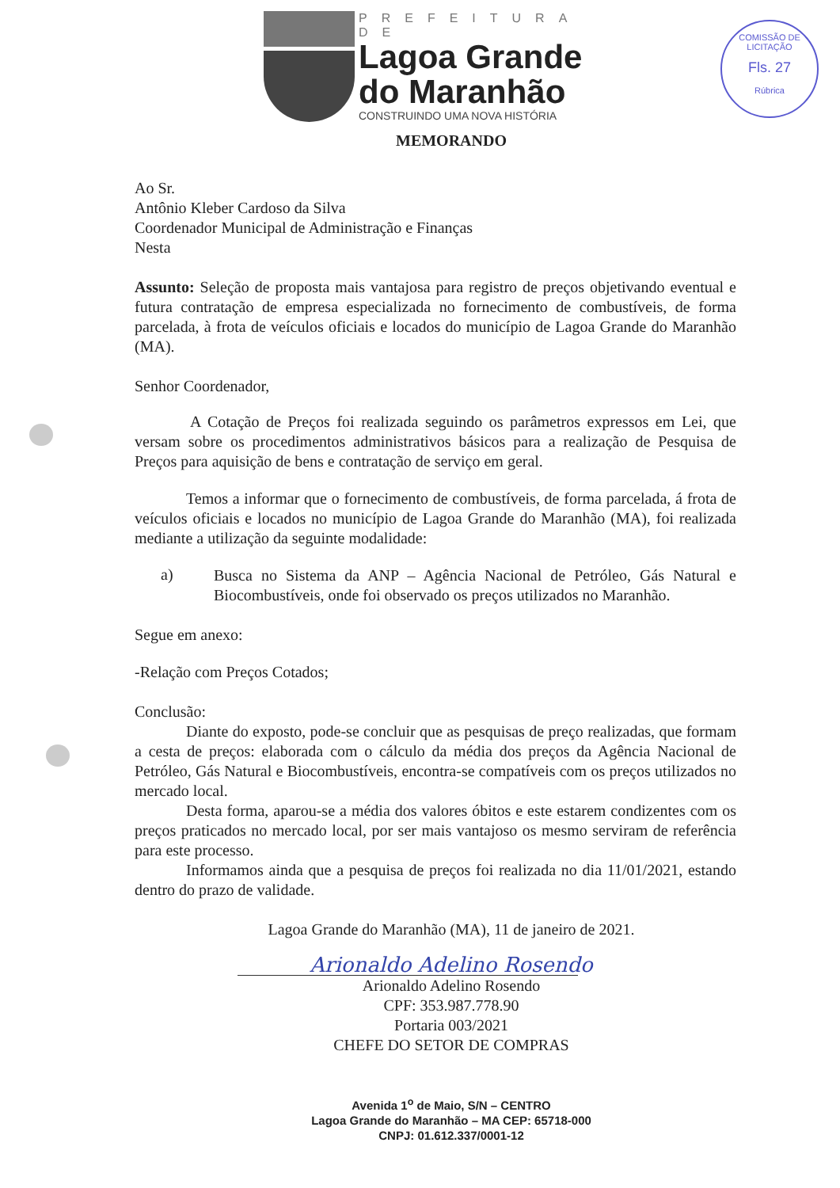PREFEITURA DE
Lagoa Grande
do Maranhão
CONSTRUINDO UMA NOVA HISTÓRIA
COMISSÃO DE LICITAÇÃO
Fls. 27
Rúbrica
MEMORANDO
Ao Sr.
Antônio Kleber Cardoso da Silva
Coordenador Municipal de Administração e Finanças
Nesta
Assunto: Seleção de proposta mais vantajosa para registro de preços objetivando eventual e futura contratação de empresa especializada no fornecimento de combustíveis, de forma parcelada, à frota de veículos oficiais e locados do município de Lagoa Grande do Maranhão (MA).
Senhor Coordenador,
A Cotação de Preços foi realizada seguindo os parâmetros expressos em Lei, que versam sobre os procedimentos administrativos básicos para a realização de Pesquisa de Preços para aquisição de bens e contratação de serviço em geral.
Temos a informar que o fornecimento de combustíveis, de forma parcelada, á frota de veículos oficiais e locados no município de Lagoa Grande do Maranhão (MA), foi realizada mediante a utilização da seguinte modalidade:
a)
Busca no Sistema da ANP – Agência Nacional de Petróleo, Gás Natural e Biocombustíveis, onde foi observado os preços utilizados no Maranhão.
Segue em anexo:
-Relação com Preços Cotados;
Conclusão:
Diante do exposto, pode-se concluir que as pesquisas de preço realizadas, que formam a cesta de preços: elaborada com o cálculo da média dos preços da Agência Nacional de Petróleo, Gás Natural e Biocombustíveis, encontra-se compatíveis com os preços utilizados no mercado local.
Desta forma, aparou-se a média dos valores óbitos e este estarem condizentes com os preços praticados no mercado local, por ser mais vantajoso os mesmo serviram de referência para este processo.
Informamos ainda que a pesquisa de preços foi realizada no dia 11/01/2021, estando dentro do prazo de validade.
Lagoa Grande do Maranhão (MA), 11 de janeiro de 2021.
Arionaldo Adelino Rosendo
Arionaldo Adelino Rosendo
CPF: 353.987.778.90
Portaria 003/2021
CHEFE DO SETOR DE COMPRAS
Avenida 1<sup>o</sup> de Maio, S/N – CENTRO
Lagoa Grande do Maranhão – MA CEP: 65718-000
CNPJ: 01.612.337/0001-12